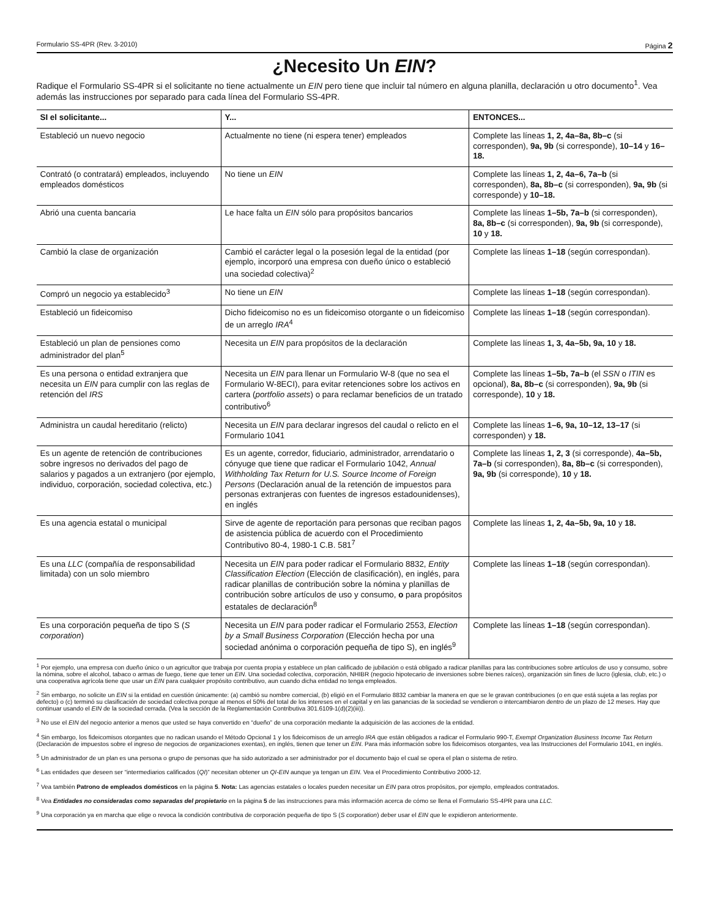Formulario SS-4PR (Rev. 3-2010) Página 2
¿Necesito Un EIN?
Radique el Formulario SS-4PR si el solicitante no tiene actualmente un EIN pero tiene que incluir tal número en alguna planilla, declaración u otro documento<sup>1</sup>. Vea además las instrucciones por separado para cada línea del Formulario SS-4PR.
| SI el solicitante... | Y... | ENTONCES... |
| --- | --- | --- |
| Estableció un nuevo negocio | Actualmente no tiene (ni espera tener) empleados | Complete las líneas 1, 2, 4a–8a, 8b–c (si corresponden), 9a, 9b (si corresponde), 10–14 y 16–18. |
| Contrató (o contratará) empleados, incluyendo empleados domésticos | No tiene un EIN | Complete las líneas 1, 2, 4a–6, 7a–b (si corresponden), 8a, 8b–c (si corresponden), 9a, 9b (si corresponde) y 10–18. |
| Abrió una cuenta bancaria | Le hace falta un EIN sólo para propósitos bancarios | Complete las líneas 1–5b, 7a–b (si corresponden), 8a, 8b–c (si corresponden), 9a, 9b (si corresponde), 10 y 18. |
| Cambió la clase de organización | Cambió el carácter legal o la posesión legal de la entidad (por ejemplo, incorporó una empresa con dueño único o estableció una sociedad colectiva)<sup>2</sup> | Complete las líneas 1–18 (según correspondan). |
| Compró un negocio ya establecido<sup>3</sup> | No tiene un EIN | Complete las líneas 1–18 (según correspondan). |
| Estableció un fideicomiso | Dicho fideicomiso no es un fideicomiso otorgante o un fideicomiso de un arreglo IRA<sup>4</sup> | Complete las líneas 1–18 (según correspondan). |
| Estableció un plan de pensiones como administrador del plan<sup>5</sup> | Necesita un EIN para propósitos de la declaración | Complete las líneas 1, 3, 4a–5b, 9a, 10 y 18. |
| Es una persona o entidad extranjera que necesita un EIN para cumplir con las reglas de retención del IRS | Necesita un EIN para llenar un Formulario W-8 (que no sea el Formulario W-8ECI), para evitar retenciones sobre los activos en cartera ( portfolio assets ) o para reclamar beneficios de un tratado contributivo<sup>6</sup> | Complete las líneas 1–5b, 7a–b (el SSN o ITIN es opcional), 8a, 8b–c (si corresponden), 9a, 9b (si corresponde), 10 y 18. |
| Administra un caudal hereditario (relicto) | Necesita un EIN para declarar ingresos del caudal o relicto en el Formulario 1041 | Complete las líneas 1–6, 9a, 10–12, 13–17 (si corresponden) y 18. |
| Es un agente de retención de contribuciones sobre ingresos no derivados del pago de salarios y pagados a un extranjero (por ejemplo, individuo, corporación, sociedad colectiva, etc.) | Es un agente, corredor, fiduciario, administrador, arrendatario o cónyuge que tiene que radicar el Formulario 1042, Annual Withholding Tax Return for U.S. Source Income of Foreign Persons (Declaración anual de la retención de impuestos para personas extranjeras con fuentes de ingresos estadounidenses), en inglés | Complete las líneas 1, 2, 3 (si corresponde), 4a–5b, 7a–b (si corresponden), 8a, 8b–c (si corresponden), 9a, 9b (si corresponde), 10 y 18. |
| Es una agencia estatal o municipal | Sirve de agente de reportación para personas que reciban pagos de asistencia pública de acuerdo con el Procedimiento Contributivo 80-4, 1980-1 C.B. 581<sup>7</sup> | Complete las líneas 1, 2, 4a–5b, 9a, 10 y 18. |
| Es una LLC (compañía de responsabilidad limitada) con un solo miembro | Necesita un EIN para poder radicar el Formulario 8832, Entity Classification Election (Elección de clasificación), en inglés, para radicar planillas de contribución sobre la nómina y planillas de contribución sobre artículos de uso y consumo, o para propósitos estatales de declaración<sup>8</sup> | Complete las líneas 1–18 (según correspondan). |
| Es una corporación pequeña de tipo S ( S corporation ) | Necesita un EIN para poder radicar el Formulario 2553, Election by a Small Business Corporation (Elección hecha por una sociedad anónima o corporación pequeña de tipo S), en inglés<sup>9</sup> | Complete las líneas 1–18 (según correspondan). |
<sup>1</sup> Por ejemplo, una empresa con dueño único o un agricultor que trabaja por cuenta propia y establece un plan calificado de jubilación o está obligado a radicar planillas para las contribuciones sobre artículos de uso y consumo, sobre la nómina, sobre el alcohol, tabaco o armas de fuego, tiene que tener un EIN. Una sociedad colectiva, corporación, NHIBR (negocio hipotecario de inversiones sobre bienes raíces), organización sin fines de lucro (iglesia, club, etc.) o una cooperativa agrícola tiene que usar un EIN para cualquier propósito contributivo, aun cuando dicha entidad no tenga empleados.
<sup>2</sup> Sin embargo, no solicite un EIN si la entidad en cuestión únicamente: (a) cambió su nombre comercial, (b) eligió en el Formulario 8832 cambiar la manera en que se le gravan contribuciones (o en que está sujeta a las reglas por defecto) o (c) terminó su clasificación de sociedad colectiva porque al menos el 50% del total de los intereses en el capital y en las ganancias de la sociedad se vendieron o intercambiaron dentro de un plazo de 12 meses. Hay que continuar usando el EIN de la sociedad cerrada. (Vea la sección de la Reglamentación Contributiva 301.6109-1(d)(2)(iii)).
<sup>3</sup> No use el EIN del negocio anterior a menos que usted se haya convertido en “dueño” de una corporación mediante la adquisición de las acciones de la entidad.
<sup>4</sup> Sin embargo, los fideicomisos otorgantes que no radican usando el Método Opcional 1 y los fideicomisos de un arreglo IRA que están obligados a radicar el Formulario 990-T, Exempt Organization Business Income Tax Return (Declaración de impuestos sobre el ingreso de negocios de organizaciones exentas), en inglés, tienen que tener un EIN. Para más información sobre los fideicomisos otorgantes, vea las Instrucciones del Formulario 1041, en inglés.
<sup>5</sup> Un administrador de un plan es una persona o grupo de personas que ha sido autorizado a ser administrador por el documento bajo el cual se opera el plan o sistema de retiro.
<sup>6</sup> Las entidades que deseen ser “intermediarios calificados (QI)” necesitan obtener un QI-EIN aunque ya tengan un EIN. Vea el Procedimiento Contributivo 2000-12.
<sup>7</sup> Vea también Patrono de empleados domésticos en la página 5. Nota: Las agencias estatales o locales pueden necesitar un EIN para otros propósitos, por ejemplo, empleados contratados.
<sup>8</sup> Vea Entidades no consideradas como separadas del propietario en la página 5 de las instrucciones para más información acerca de cómo se llena el Formulario SS-4PR para una LLC.
<sup>9</sup> Una corporación ya en marcha que elige o revoca la condición contributiva de corporación pequeña de tipo S (S corporation) deber usar el EIN que le expidieron anteriormente.